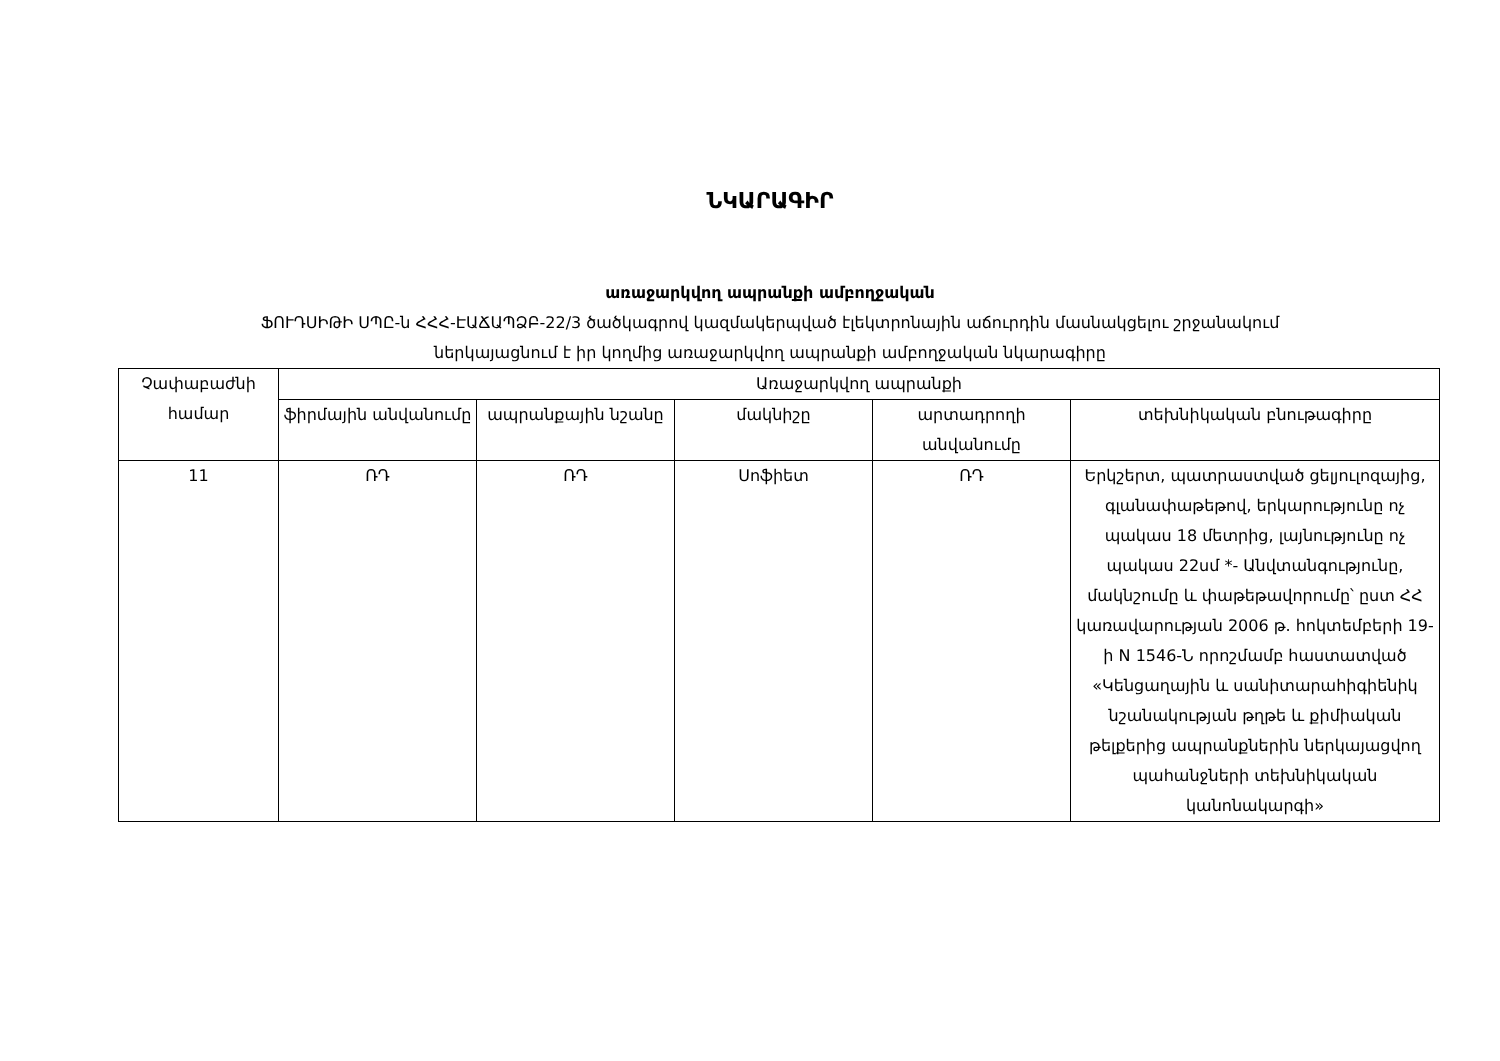ՆԿԱՐԱԳԻՐ
առաջարկվող ապրանքի ամբողջական
ՖՈՒԴՍԻԹԻ ՍՊԸ-ն ՀՀՀ-ԷԱՃԱՊՁԲ-22/3 ծածկագրով կազմակերպված էլեկտրոնային աճուրդին մասնակցելու շրջանակում
ներկայացնում է իր կողմից առաջարկվող ապրանքի ամբողջական նկարագիրը
| Չափաբաժնի համար | Առաջարկվող ապրանքի | | | | |
| --- | --- | --- | --- | --- | --- |
| | ֆիրմային անվանումը | ապրանքային նշանը | մակնիշը | արտադրողի անվանումը | տեխնիկական բնութագիրը |
| 11 | ՌԴ | ՌԴ | Սոֆիետ | ՌԴ | Երկշերտ, պատրաստված ցելյուլոզայից, գլանափաթեթով, երկարությունը ոչ պակաս 18 մետրից, լայնությունը ոչ պակաս 22սմ *- Անվտանգությունը, մակնշումը և փաթեթավորումը՝ ըստ ՀՀ կառավարության 2006 թ. հոկտեմբերի 19-ի N 1546-Ն որոշմամբ հաստատված «Կենցաղային և սանիտարահիգիենիկ նշանակության թղթե և քիմիական թելքերից ապրանքներին ներկայացվող պահանջների տեխնիկական կանոնակարգի» |